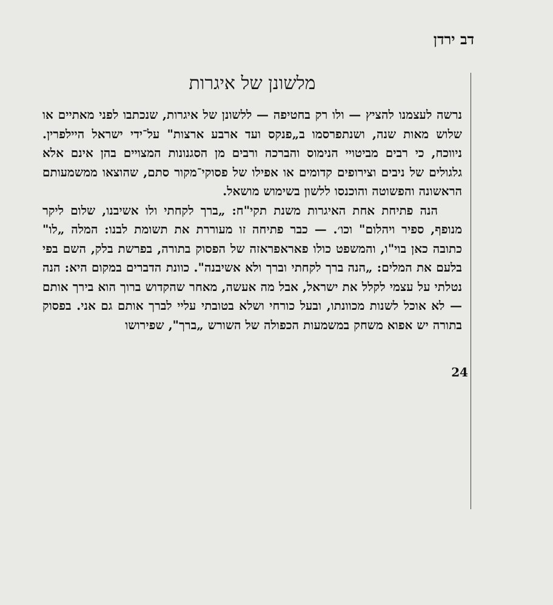דב ירדן
מלשונן של איגרות
נרשה לעצמנו להציץ — ולו רק בחטיפה — ללשונן של איגרות, שנכתבו לפני מאתיים או שלוש מאות שנה, ושנתפרסמו ב„פנקס ועד ארבע ארצות" על־ידי ישראל היילפרין. ניווכח, כי רבים מביטויי הנימוס והברכה ורבים מן הסגנונות המצויים בהן אינם אלא גלגולים של ניבים וצירופים קדומים או אפילו של פסוקי־מקור סתם, שהוצאו ממשמעותם הראשונה והפשוטה והוכנסו ללשון בשימוש מושאל.
הנה פתיחת אחת האיגרות משנת תקי"ח: „ברך לקחתי ולו אשיבנו, שלום ליקר מנופף, ספיר ויהלום" וכו׳. — כבר פתיחה זו מעוררת את תשומת לבנו: המלה „לו" כתובה כאן בוי"ו, והמשפט כולו פאראפראזה של הפסוק בתורה, בפרשת בלק, השם בפי בלעם את המלים: „הנה ברך לקחתי וברך ולא אשיבנה". כוונת הדברים במקום היא: הנה נטלתי על עצמי לקלל את ישראל, אבל מה אעשה, מאחר שהקדוש ברוך הוא בירך אותם — לא אוכל לשנות מכוונתו, ובעל כורחי ושלא בטובתי עליי לברך אותם גם אני. בפסוק בתורה יש אפוא משחק במשמעות הכפולה של השורש „ברך", שפירושו
24